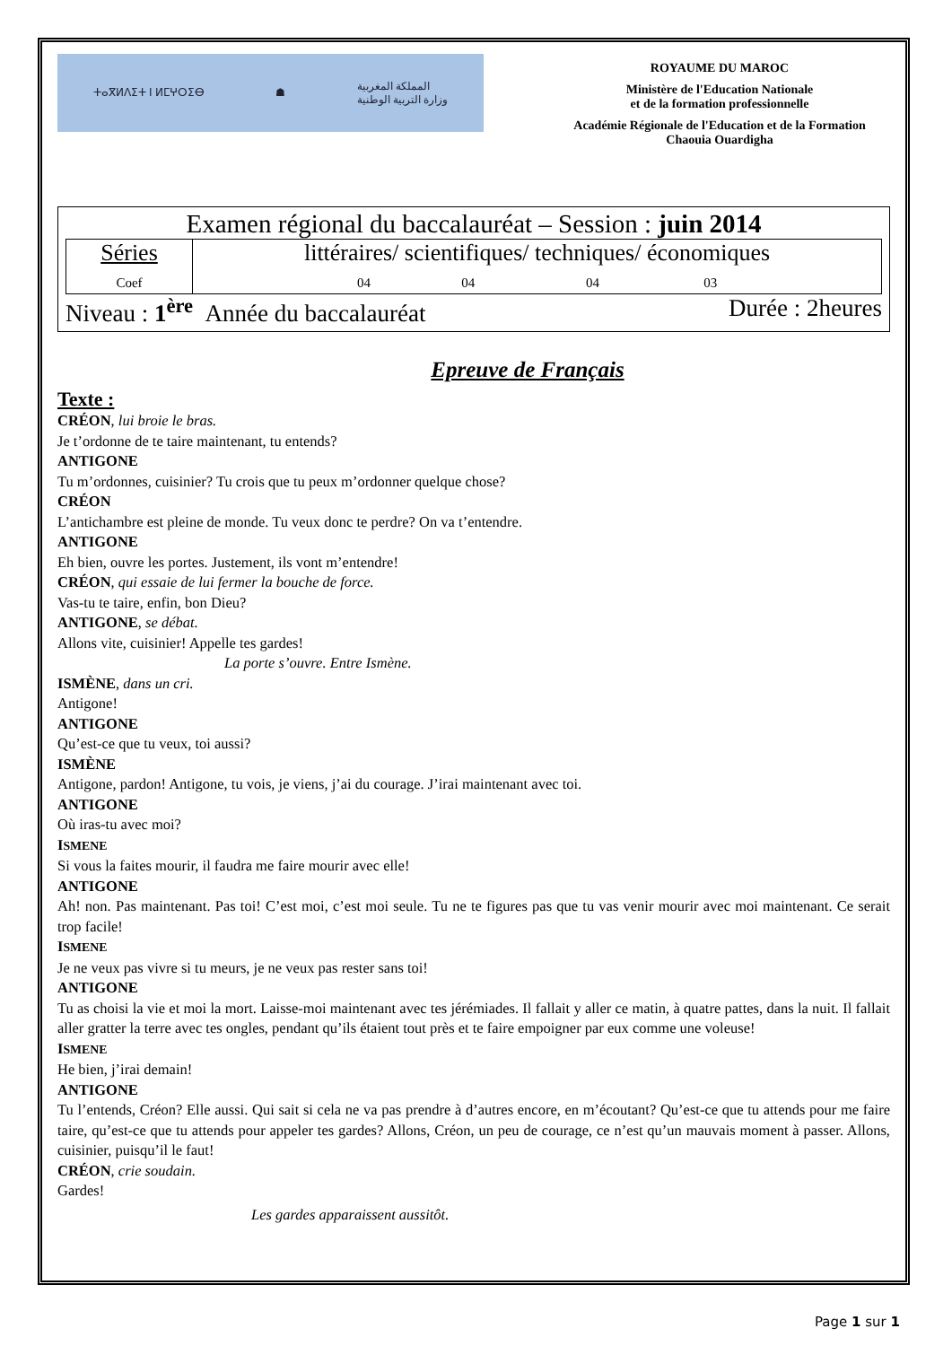ⵜⴰⴳⵍⴷⵉⵜ ⵏ ⵍⵎⵖⵔⵉⴱ ☗ المملكة المغربية
وزارة التربية الوطنية
ROYAUME DU MAROC
Ministère de l'Education Nationale
et de la formation professionnelle
Académie Régionale de l'Education et de la Formation
Chaouia Ouardigha
Examen régional du baccalauréat – Session : juin 2014
| Séries Coef | littéraires/ scientifiques/ techniques/ économiques 04 04 04 03 |
Niveau : 1<sup>ère</sup> Année du baccalauréat Durée : 2heures
Epreuve de Français
Texte :
CRÉON, lui broie le bras.
Je t’ordonne de te taire maintenant, tu entends?
ANTIGONE
Tu m’ordonnes, cuisinier? Tu crois que tu peux m’ordonner quelque chose?
CRÉON
L’antichambre est pleine de monde. Tu veux donc te perdre? On va t’entendre.
ANTIGONE
Eh bien, ouvre les portes. Justement, ils vont m’entendre!
CRÉON, qui essaie de lui fermer la bouche de force.
Vas-tu te taire, enfin, bon Dieu?
ANTIGONE, se débat.
Allons vite, cuisinier! Appelle tes gardes!
La porte s’ouvre. Entre Ismène.
ISMÈNE, dans un cri.
Antigone!
ANTIGONE
Qu’est-ce que tu veux, toi aussi?
ISMÈNE
Antigone, pardon! Antigone, tu vois, je viens, j’ai du courage. J’irai maintenant avec toi.
ANTIGONE
Où iras-tu avec moi?
ISMENE
Si vous la faites mourir, il faudra me faire mourir avec elle!
ANTIGONE
Ah! non. Pas maintenant. Pas toi! C’est moi, c’est moi seule. Tu ne te figures pas que tu vas venir mourir avec moi maintenant. Ce serait trop facile!
ISMENE
Je ne veux pas vivre si tu meurs, je ne veux pas rester sans toi!
ANTIGONE
Tu as choisi la vie et moi la mort. Laisse-moi maintenant avec tes jérémiades. Il fallait y aller ce matin, à quatre pattes, dans la nuit. Il fallait aller gratter la terre avec tes ongles, pendant qu’ils étaient tout près et te faire empoigner par eux comme une voleuse!
ISMENE
He bien, j’irai demain!
ANTIGONE
Tu l’entends, Créon? Elle aussi. Qui sait si cela ne va pas prendre à d’autres encore, en m’écoutant? Qu’est-ce que tu attends pour me faire taire, qu’est-ce que tu attends pour appeler tes gardes? Allons, Créon, un peu de courage, ce n’est qu’un mauvais moment à passer. Allons, cuisinier, puisqu’il le faut!
CRÉON, crie soudain.
Gardes!
Les gardes apparaissent aussitôt.
Page 1 sur 1